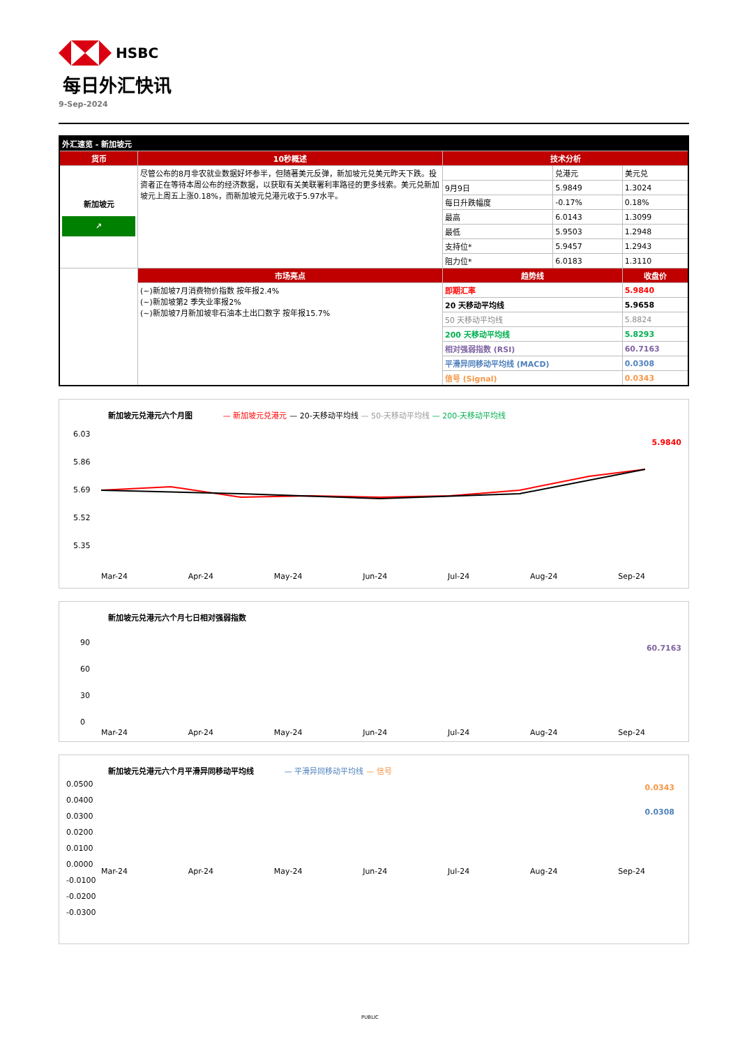HSBC
每日外汇快讯
9-Sep-2024
| 外汇速览 - 新加坡元 | | | | |
| --- | --- | --- | --- | --- |
| 货币 | 10秒概述 | 技术分析 | | |
| 新加坡元 ↗ | 尽管公布的8月非农就业数据好坏参半，但随著美元反弹，新加坡元兑美元昨天下跌。投资者正在等待本周公布的经济数据，以获取有关美联署利率路径的更多线索。美元兑新加坡元上周五上涨0.18%，而新加坡元兑港元收于5.97水平。 | | 兑港元 | 美元兑 |
| | | 9月9日 | 5.9849 | 1.3024 |
| | | 每日升跌幅度 | -0.17% | 0.18% |
| | | 最高 | 6.0143 | 1.3099 |
| | | 最低 | 5.9503 | 1.2948 |
| | | 支持位* | 5.9457 | 1.2943 |
| | | 阻力位* | 6.0183 | 1.3110 |
| | 市场亮点 | 趋势线 | | 收盘价 |
| | (~)新加坡7月消费物价指数 按年报2.4% (~)新加坡第2 季失业率报2% (~)新加坡7月新加坡非石油本土出口数字 按年报15.7% | 即期汇率 | | 5.9840 |
| | | 20 天移动平均线 | | 5.9658 |
| | | 50 天移动平均线 | | 5.8824 |
| | | 200 天移动平均线 | | 5.8293 |
| | | 相对强弱指数 (RSI) | | 60.7163 |
| | | 平滑异同移动平均线 (MACD) | | 0.0308 |
| | | 信号 (Signal) | | 0.0343 |
新加坡元兑港元六个月图 — 新加坡元兑港元 — 20-天移动平均线 — 50-天移动平均线 — 200-天移动平均线
6.03
5.86
5.69
5.52
5.35
5.9840
Mar-24 Apr-24 May-24 Jun-24 Jul-24 Aug-24 Sep-24
新加坡元兑港元六个月七日相对强弱指数
90
60
30
0
60.7163
Mar-24 Apr-24 May-24 Jun-24 Jul-24 Aug-24 Sep-24
新加坡元兑港元六个月平滑异同移动平均线 — 平滑异同移动平均线 — 信号
0.0500
0.0400
0.0300
0.0200
0.0100
0.0000
-0.0100
-0.0200
-0.0300
0.0343
0.0308
Mar-24 Apr-24 May-24 Jun-24 Jul-24 Aug-24 Sep-24
PUBLIC